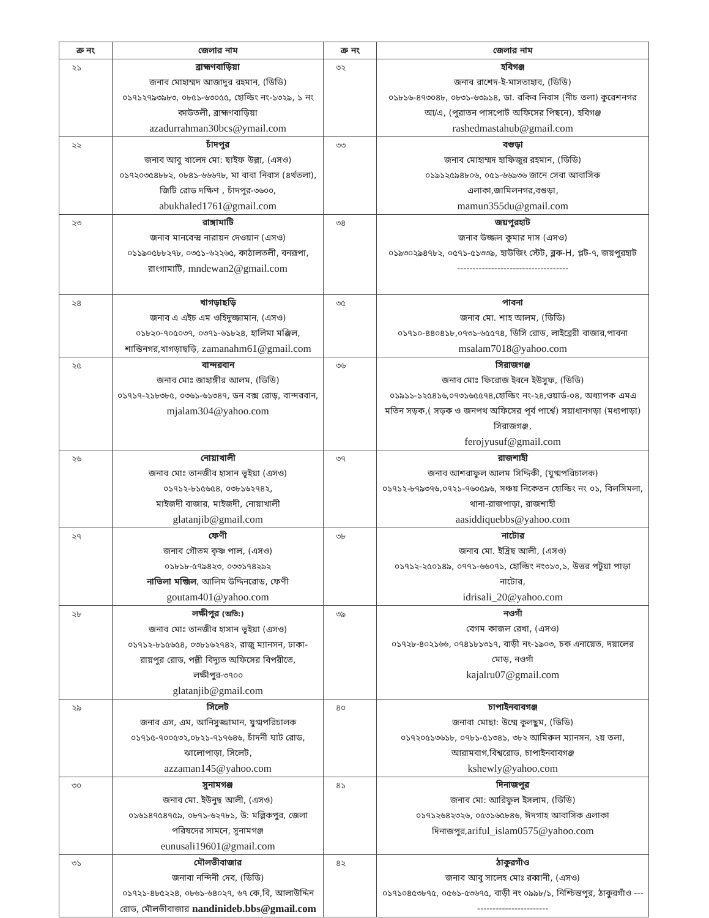| ক্র নং | জেলার নাম | ক্র নং | জেলার নাম |
| --- | --- | --- | --- |
| ২১ | ব্রাহ্মণবাড়িয়া জনাব মোহাম্মদ আজাদুর রহমান, (ডিডি) ০১৭১২৭৯৩৯৮৩, ০৮৫১-৬৩০৫৫, হোল্ডিং নং-১৩২৯, ১ নং কাউতলী, ব্রাহ্মণবাড়িয়া azadurrahman30bcs@ymail.com | ৩২ | হবিগঞ্জ জনাব রাশেদ-ই-মাসতাহাব, (ডিডি) ০১৮১৬-৪৭৩০৪৮, ০৮৩১-৬৩৯১৪, ডা. রকিব নিবাস (নীচ তলা) কুরেশনগর আ/এ, (পুরাতন পাসপোর্ট অফিসের পিছনে), হবিগঞ্জ rashedmastahub@gmail.com |
| ২২ | চাঁদপুর জনাব আবু খালেদ মো: ছাইফ উল্লা, (এসও) ০১৭২০৩৫৪৮৮২, ০৮৪১-৬৬৬৭৮, মা বাবা নিবাস (৪র্থতলা), জিটি রোড দক্ষিণ , চাঁদপুর-৩৬০০, abukhaled1761@gmail.com | ৩৩ | বগুড়া জনাব মোহাম্মদ হাফিজুর রহমান, (ডিডি) ০১৯১২৫৯৪৮০৬, ০৫১-৬৬৯৩৬ জানে সেবা আবাসিক এলাকা,জামিলনগর,বগুড়া, mamun355du@gmail.com |
| ২৩ | রাঙ্গামাটি জনাব মানবেন্দ্র নারায়ন দেওয়ান (এসও) ০১১৯০৫৮৮২৭৮, ০৩৫১-৬২২৬৫, কাঠালতলী, বনরূপা, রাংগামাটি, mndewan2@gmail.com | ৩৪ | জয়পুরহাট জনাব উজ্জল কুমার দাস (এসও) ০১৯৩০২৯৪৭৮২, ০৫৭১-৫১৩৩৯, হাউজিং স্টেট, ব্লক-H, প্লট-৭, জয়পুরহাট ------------------------------------ |
| ২৪ | খাগড়াছড়ি জনাব এ এইচ এম ওহিদুজ্জামান, (এসও) ০১৮২০-৭০৫০৩৭, ০৩৭১-৬১৮২৪, হালিমা মঞ্জিল, শান্তিনগর,খাগড়াছড়ি, zamanahm61@gmail.com | ৩৫ | পাবনা জনাব মো. শাহ আলম, (ডিডি) ০১৭১০-৪৪০৪১৮,০৭৩১-৬৫৫৭৪, ডিসি রোড, লাইব্রেরী বাজার,পাবনা msalam7018@yahoo.com |
| ২৫ | বান্দরবান জনাব মোঃ জাহাঙ্গীর আলম, (ডিডি) ০১৭১৭-২১৮৩৮৫, ০৩৬১-৬১৩৪৭, ডন বক্স রোড়, বান্দরবান, mjalam304@yahoo.com | ৩৬ | সিরাজগঞ্জ জনাব মোঃ ফিরোজ ইবনে ইউসুফ, (ডিডি) ০১৯১১-১২৫৪১৬,০৭৩১৬৫৫৭৪,হোল্ডিং নং-২৪,ওয়ার্ড-০৪, অধ্যাপক এমএ মতিন সড়ক,( সড়ক ও জনপথ অফিসের পূর্ব পার্শ্বে) সয়াধানগড়া (মধ্যপাড়া) সিরাজগঞ্জ, ferojyusuf@gmail.com |
| ২৬ | নোয়াখালী জনাব মোঃ তানজীব হাসান ভূইয়া (এসও) ০১৭১২-৮১৫৬৫৪, ০৩৮১৬২৭৪২, মাইজদী বাজার, মাইজদী, নোয়াখালী glatanjib@gmail.com | ৩৭ | রাজশাহী জনাব আশরাফুল আলম সিদ্দিকী, (যুগ্মপরিচালক) ০১৭১২-৮৭৯৩৭৬,০৭২১-৭৬০৫৯৬, সঞ্চয় নিকেতন হোল্ডিং নং ০১, বিলসিমলা, থানা-রাজপাড়া, রাজশাহী aasiddiquebbs@yahoo.com |
| ২৭ | ফেণী জনাব গৌতম কৃষ্ণ পাল, (এসও) ০১৮১৮-৫৭৯৪২৩, ০৩৩১৭৪২৯২ নাভিলা মন্জিল , আলিম উদ্দিনরোড, ফেণী goutam401@yahoo.com | ৩৮ | নাটোর জনাব মো. ইদ্রিছ আলী, (এসও) ০১৭১২-২৫০১৪৯, ০৭৭১-৬৬০৭১, হোল্ডিং নং৩১৩,১, উত্তর পটুয়া পাড়া নাটোর, idrisali_20@yahoo.com |
| ২৮ | লক্ষীপুর (অতি:) জনাব মোঃ তানজীব হাসান ভূইয়া (এসও) ০১৭১২-৮১৫৬৫৪, ০৩৮১৬২৭৪২, রাজু ম্যানসন, ঢাকা-রায়পুর রোড, পল্লী বিদ্যুত অফিসের বিপরীতে, লক্ষীপুর-৩৭০০ glatanjib@gmail.com | ৩৯ | নওগাঁ বেগম কাজল রেখা, (এসও) ০১৭২৮-৪০২১৬৬, ০৭৪১৮১৩১৭, বাড়ী নং-১৯০৩, চক এনায়েত, দয়ালের মোড়, নওগাঁ kajalru07@gmail.com |
| ২৯ | সিলেট জনাব এস, এম, আনিসুজ্জামান, যুগ্মপরিচালক ০১৭১৫-৭০০৫৩২,০৮২১-৭১৭৬৪৬, চাঁদনী ঘাট রোড, ঝালোপাড়া, সিলেট, azzaman145@yahoo.com | ৪০ | চাপাইনবাবগঞ্জ জনাবা মোছা: উম্মে কুলছুম, (ডিডি) ০১৭২০৫১৩৬১৮, ০৭৮১-৫১৩৪১, ৩৮২ আমিরুল ম্যানসন, ২য় তলা, আরামবাগ,বিশ্বরোড, চাপাইনবাবগঞ্জ kshewly@yahoo.com |
| ৩০ | সুনামগঞ্জ জনাব মো. ইউনুছ আলী, (এসও) ০১৬১৪৭৫৪৭৫৯, ০৮৭১-৬২৭৮১, উ: মল্লিকপুর, জেলা পরিষদের সামনে, সুনামগঞ্জ eunusali19601@gmail.com | ৪১ | দিনাজপুর জনাব মো: আরিফুল ইসলাম, (ডিডি) ০১৭১২৬৪২৩২৬, ০৫৩১৬৫৮৪৬, ঈদগাহ আবাসিক এলাকা দিনাজপুর, ariful_islam0575@yahoo.com |
| ৩১ | মৌলভীবাজার জনাবা নন্দিনী দেব, (ডিডি) ০১৭২১-৪৮৫২২৪, ০৮৬১-৬৪০২৭, ৬৭ কে,বি, আলাউদ্দিন রোড, মৌলভীবাজার nandinideb.bbs@gmail.com | ৪২ | ঠাকুরগাঁও জনাব আবু সালেহ মোঃ রব্বানী, (এসও) ০১৭১০৪৫৩৮৭৫, ০৫৬১-৫৩৬৭৫, বাড়ী নং ০৯৯৮/১, নিশ্চিন্তপুর, ঠাকুরগাঁও -------------------------- |